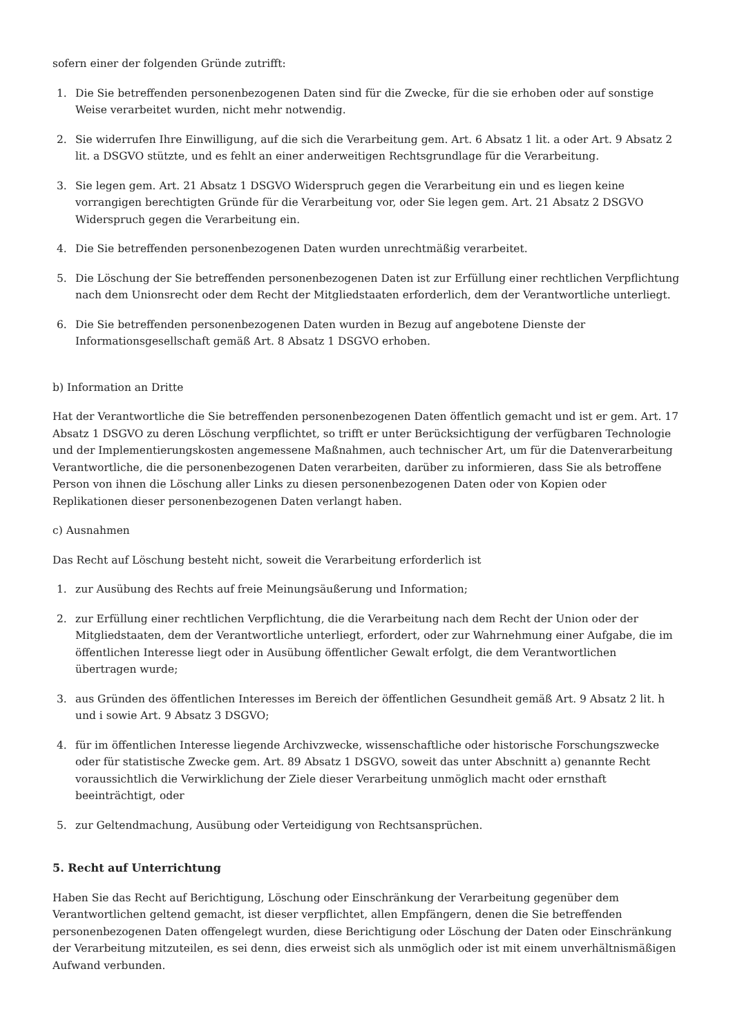sofern einer der folgenden Gründe zutrifft:
1. Die Sie betreffenden personenbezogenen Daten sind für die Zwecke, für die sie erhoben oder auf sonstige Weise verarbeitet wurden, nicht mehr notwendig.
2. Sie widerrufen Ihre Einwilligung, auf die sich die Verarbeitung gem. Art. 6 Absatz 1 lit. a oder Art. 9 Absatz 2 lit. a DSGVO stützte, und es fehlt an einer anderweitigen Rechtsgrundlage für die Verarbeitung.
3. Sie legen gem. Art. 21 Absatz 1 DSGVO Widerspruch gegen die Verarbeitung ein und es liegen keine vorrangigen berechtigten Gründe für die Verarbeitung vor, oder Sie legen gem. Art. 21 Absatz 2 DSGVO Widerspruch gegen die Verarbeitung ein.
4. Die Sie betreffenden personenbezogenen Daten wurden unrechtmäßig verarbeitet.
5. Die Löschung der Sie betreffenden personenbezogenen Daten ist zur Erfüllung einer rechtlichen Verpflichtung nach dem Unionsrecht oder dem Recht der Mitgliedstaaten erforderlich, dem der Verantwortliche unterliegt.
6. Die Sie betreffenden personenbezogenen Daten wurden in Bezug auf angebotene Dienste der Informationsgesellschaft gemäß Art. 8 Absatz 1 DSGVO erhoben.
b) Information an Dritte
Hat der Verantwortliche die Sie betreffenden personenbezogenen Daten öffentlich gemacht und ist er gem. Art. 17 Absatz 1 DSGVO zu deren Löschung verpflichtet, so trifft er unter Berücksichtigung der verfügbaren Technologie und der Implementierungskosten angemessene Maßnahmen, auch technischer Art, um für die Datenverarbeitung Verantwortliche, die die personenbezogenen Daten verarbeiten, darüber zu informieren, dass Sie als betroffene Person von ihnen die Löschung aller Links zu diesen personenbezogenen Daten oder von Kopien oder Replikationen dieser personenbezogenen Daten verlangt haben.
c) Ausnahmen
Das Recht auf Löschung besteht nicht, soweit die Verarbeitung erforderlich ist
1. zur Ausübung des Rechts auf freie Meinungsäußerung und Information;
2. zur Erfüllung einer rechtlichen Verpflichtung, die die Verarbeitung nach dem Recht der Union oder der Mitgliedstaaten, dem der Verantwortliche unterliegt, erfordert, oder zur Wahrnehmung einer Aufgabe, die im öffentlichen Interesse liegt oder in Ausübung öffentlicher Gewalt erfolgt, die dem Verantwortlichen übertragen wurde;
3. aus Gründen des öffentlichen Interesses im Bereich der öffentlichen Gesundheit gemäß Art. 9 Absatz 2 lit. h und i sowie Art. 9 Absatz 3 DSGVO;
4. für im öffentlichen Interesse liegende Archivzwecke, wissenschaftliche oder historische Forschungszwecke oder für statistische Zwecke gem. Art. 89 Absatz 1 DSGVO, soweit das unter Abschnitt a) genannte Recht voraussichtlich die Verwirklichung der Ziele dieser Verarbeitung unmöglich macht oder ernsthaft beeinträchtigt, oder
5. zur Geltendmachung, Ausübung oder Verteidigung von Rechtsansprüchen.
5. Recht auf Unterrichtung
Haben Sie das Recht auf Berichtigung, Löschung oder Einschränkung der Verarbeitung gegenüber dem Verantwortlichen geltend gemacht, ist dieser verpflichtet, allen Empfängern, denen die Sie betreffenden personenbezogenen Daten offengelegt wurden, diese Berichtigung oder Löschung der Daten oder Einschränkung der Verarbeitung mitzuteilen, es sei denn, dies erweist sich als unmöglich oder ist mit einem unverhältnismäßigen Aufwand verbunden.